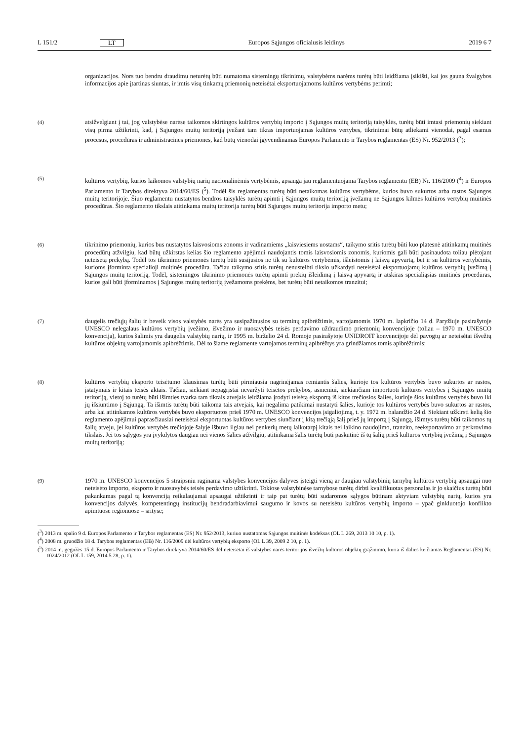L 151/2 LT Europos Sąjungos oficialusis leidinys 2019 6 7
organizacijos. Nors tuo bendru draudimu neturėtų būti numatoma sistemingų tikrinimų, valstybėms narėms turėtų būti leidžiama įsikišti, kai jos gauna žvalgybos informacijos apie įtartinas siuntas, ir imtis visų tinkamų priemonių neteisėtai eksportuojamoms kultūros vertybėms perimti;
(4) atsižvelgiant į tai, jog valstybėse narėse taikomos skirtingos kultūros vertybių importo į Sąjungos muitų teritoriją taisyklės, turėtų būti imtasi priemonių siekiant visų pirma užtikrinti, kad, į Sąjungos muitų teritoriją įvežant tam tikras importuojamas kultūros vertybes, tikrinimai būtų atliekami vienodai, pagal esamus procesus, procedūras ir administracines priemones, kad būtų vienodai įgyvendinamas Europos Parlamento ir Tarybos reglamentas (ES) Nr. 952/2013 (<sup>3</sup>);
(5) kultūros vertybių, kurios laikomos valstybių narių nacionalinėmis vertybėmis, apsauga jau reglamentuojama Tarybos reglamentu (EB) Nr. 116/2009 (<sup>4</sup>) ir Europos Parlamento ir Tarybos direktyva 2014/60/ES (<sup>5</sup>). Todėl šis reglamentas turėtų būti netaikomas kultūros vertybėms, kurios buvo sukurtos arba rastos Sąjungos muitų teritorijoje. Šiuo reglamentu nustatytos bendros taisyklės turėtų apimti į Sąjungos muitų teritoriją įvežamų ne Sąjungos kilmės kultūros vertybių muitinės procedūras. Šio reglamento tikslais atitinkama muitų teritorija turėtų būti Sąjungos muitų teritorija importo metu;
(6) tikrinimo priemonių, kurios bus nustatytos laisvosioms zonoms ir vadinamiems „laisviesiems uostams“, taikymo sritis turėtų būti kuo platesnė atitinkamų muitinės procedūrų atžvilgiu, kad būtų užkirstas kelias šio reglamento apėjimui naudojantis tomis laisvosiomis zonomis, kuriomis gali būti pasinaudota toliau plėtojant neteisėtą prekybą. Todėl tos tikrinimo priemonės turėtų būti susijusios ne tik su kultūros vertybėmis, išleistomis į laisvą apyvartą, bet ir su kultūros vertybėmis, kurioms įforminta specialioji muitinės procedūra. Tačiau taikymo sritis turėtų nenustelbti tikslo užkardyti neteisėtai eksportuojamų kultūros vertybių įvežimą į Sąjungos muitų teritoriją. Todėl, sistemingos tikrinimo priemonės turėtų apimti prekių išleidimą į laisvą apyvartą ir atskiras specialiąsias muitinės procedūras, kurios gali būti įforminamos į Sąjungos muitų teritoriją įvežamoms prekėms, bet turėtų būti netaikomos tranzitui;
(7) daugelis trečiųjų šalių ir beveik visos valstybės narės yra susipažinusios su terminų apibrėžtimis, vartojamomis 1970 m. lapkričio 14 d. Paryžiuje pasirašytoje UNESCO nelegalaus kultūros vertybių įvežimo, išvežimo ir nuosavybės teisės perdavimo uždraudimo priemonių konvencijoje (toliau – 1970 m. UNESCO konvencija), kurios šalimis yra daugelis valstybių narių, ir 1995 m. birželio 24 d. Romoje pasirašytoje UNIDROIT konvencijoje dėl pavogtų ar neteisėtai išvežtų kultūros objektų vartojamomis apibrėžtimis. Dėl to šiame reglamente vartojamos terminų apibrėžtys yra grindžiamos tomis apibrėžtimis;
(8) kultūros vertybių eksporto teisėtumo klausimas turėtų būti pirmiausia nagrinėjamas remiantis šalies, kurioje tos kultūros vertybės buvo sukurtos ar rastos, įstatymais ir kitais teisės aktais. Tačiau, siekiant nepagrįstai nevaržyti teisėtos prekybos, asmeniui, siekiančiam importuoti kultūros vertybes į Sąjungos muitų teritoriją, vietoj to turėtų būti išimties tvarka tam tikrais atvejais leidžiama įrodyti teisėtą eksportą iš kitos trečiosios šalies, kurioje šios kultūros vertybės buvo iki jų išsiuntimo į Sąjungą. Ta išimtis turėtų būti taikoma tais atvejais, kai negalima patikimai nustatyti šalies, kurioje tos kultūros vertybės buvo sukurtos ar rastos, arba kai atitinkamos kultūros vertybės buvo eksportuotos prieš 1970 m. UNESCO konvencijos įsigaliojimą, t. y. 1972 m. balandžio 24 d. Siekiant užkirsti kelią šio reglamento apėjimui paprasčiausiai neteisėtai eksportuotas kultūros vertybes siunčiant į kitą trečiąją šalį prieš jų importą į Sąjungą, išimtys turėtų būti taikomos tų šalių atveju, jei kultūros vertybės trečiojoje šalyje išbuvo ilgiau nei penkerių metų laikotarpį kitais nei laikino naudojimo, tranzito, reeksportavimo ar perkrovimo tikslais. Jei tos sąlygos yra įvykdytos daugiau nei vienos šalies atžvilgiu, atitinkama šalis turėtų būti paskutinė iš tų šalių prieš kultūros vertybių įvežimą į Sąjungos muitų teritoriją;
(9) 1970 m. UNESCO konvencijos 5 straipsniu raginama valstybes konvencijos dalyves įsteigti vieną ar daugiau valstybinių tarnybų kultūros vertybių apsaugai nuo neteisėto importo, eksporto ir nuosavybės teisės perdavimo užtikrinti. Tokiose valstybinėse tarnybose turėtų dirbti kvalifikuotas personalas ir jo skaičius turėtų būti pakankamas pagal tą konvenciją reikalaujamai apsaugai užtikrinti ir taip pat turėtų būti sudaromos sąlygos būtinam aktyviam valstybių narių, kurios yra konvencijos dalyvės, kompetentingų institucijų bendradarbiavimui saugumo ir kovos su neteisėtu kultūros vertybių importo – ypač ginkluotojo konflikto apimtuose regionuose – srityse;
(<sup>3</sup>) 2013 m. spalio 9 d. Europos Parlamento ir Tarybos reglamentas (ES) Nr. 952/2013, kuriuo nustatomas Sąjungos muitinės kodeksas (OL L 269, 2013 10 10, p. 1).
(<sup>4</sup>) 2008 m. gruodžio 18 d. Tarybos reglamentas (EB) Nr. 116/2009 dėl kultūros vertybių eksporto (OL L 39, 2009 2 10, p. 1).
(<sup>5</sup>) 2014 m. gegužės 15 d. Europos Parlamento ir Tarybos direktyva 2014/60/ES dėl neteisėtai iš valstybės narės teritorijos išvežtų kultūros objektų grąžinimo, kuria iš dalies keičiamas Reglamentas (ES) Nr. 1024/2012 (OL L 159, 2014 5 28, p. 1).